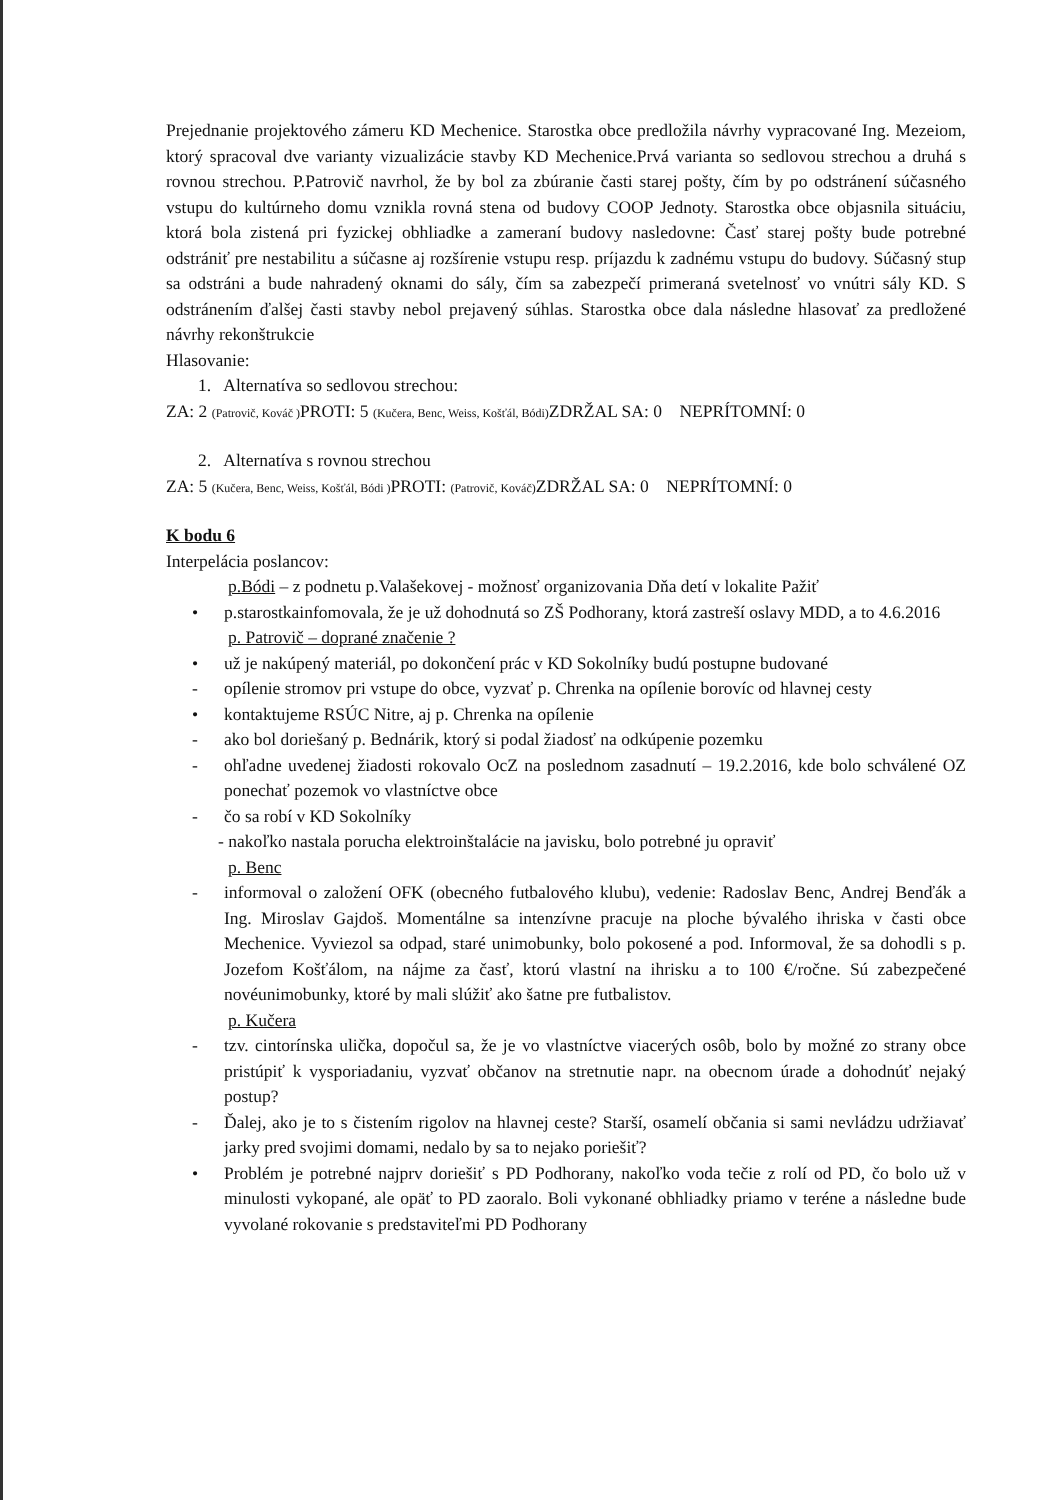Prejednanie projektového zámeru KD Mechenice. Starostka obce predložila návrhy vypracované Ing. Mezeiom, ktorý spracoval dve varianty vizualizácie stavby KD Mechenice.Prvá varianta so sedlovou strechou a druhá s rovnou strechou. P.Patrovič navrhol, že by bol za zbúranie časti starej pošty, čím by po odstránení súčasného vstupu do kultúrneho domu vznikla rovná stena od budovy COOP Jednoty. Starostka obce objasnila situáciu, ktorá bola zistená pri fyzickej obhliadke a zameraní budovy nasledovne: Časť starej pošty bude potrebné odstrániť pre nestabilitu a súčasne aj rozšírenie vstupu resp. príjazdu k zadnému vstupu do budovy. Súčasný stup sa odstráni a bude nahradený oknami do sály, čím sa zabezpečí primeraná svetelnosť vo vnútri sály KD. S odstránením ďalšej časti stavby nebol prejavený súhlas. Starostka obce dala následne hlasovať za predložené návrhy rekonštrukcie
Hlasovanie:
1. Alternatíva so sedlovou strechou:
ZA: 2 (Patrovič, Kováč ) PROTI: 5 (Kučera, Benc, Weiss, Košťál, Bódi) ZDRŽAL SA: 0 NEPRÍTOMNÍ: 0
2. Alternatíva s rovnou strechou
ZA: 5 (Kučera, Benc, Weiss, Košťál, Bódi ) PROTI: (Patrovič, Kováč) ZDRŽAL SA: 0 NEPRÍTOMNÍ: 0
K bodu 6
Interpelácia poslancov:
p.Bódi – z podnetu p.Valašekovej - možnosť organizovania Dňa detí v lokalite Pažiť
• p.starostkainfomovala, že je už dohodnutá so ZŠ Podhorany, ktorá zastreší oslavy MDD, a to 4.6.2016
p. Patrovič – doprané značenie ?
• už je nakúpený materiál, po dokončení prác v KD Sokolníky budú postupne budované
- opílenie stromov pri vstupe do obce, vyzvať p. Chrenka na opílenie borovíc od hlavnej cesty
• kontaktujeme RSÚC Nitre, aj p. Chrenka na opílenie
- ako bol doriešaný p. Bednárik, ktorý si podal žiadosť na odkúpenie pozemku
- ohľadne uvedenej žiadosti rokovalo OcZ na poslednom zasadnutí – 19.2.2016, kde bolo schválené OZ ponechať pozemok vo vlastníctve obce
- čo sa robí v KD Sokolníky
- nakoľko nastala porucha elektroinštalácie na javisku, bolo potrebné ju opraviť
p. Benc
- informoval o založení OFK (obecného futbalového klubu), vedenie: Radoslav Benc, Andrej Benďák a Ing. Miroslav Gajdoš. Momentálne sa intenzívne pracuje na ploche bývalého ihriska v časti obce Mechenice. Vyviezol sa odpad, staré unimobunky, bolo pokosené a pod. Informoval, že sa dohodli s p. Jozefom Košťálom, na nájme za časť, ktorú vlastní na ihrisku a to 100 €/ročne. Sú zabezpečené novéunimobunky, ktoré by mali slúžiť ako šatne pre futbalistov.
p. Kučera
- tzv. cintorínska ulička, dopočul sa, že je vo vlastníctve viacerých osôb, bolo by možné zo strany obce pristúpiť k vysporiadaniu, vyzvať občanov na stretnutie napr. na obecnom úrade a dohodnúť nejaký postup?
- Ďalej, ako je to s čistením rigolov na hlavnej ceste? Starší, osamelí občania si sami nevládzu udržiavať jarky pred svojimi domami, nedalo by sa to nejako poriešiť?
• Problém je potrebné najprv doriešiť s PD Podhorany, nakoľko voda tečie z rolí od PD, čo bolo už v minulosti vykopané, ale opäť to PD zaoralo. Boli vykonané obhliadky priamo v teréne a následne bude vyvolané rokovanie s predstaviteľmi PD Podhorany